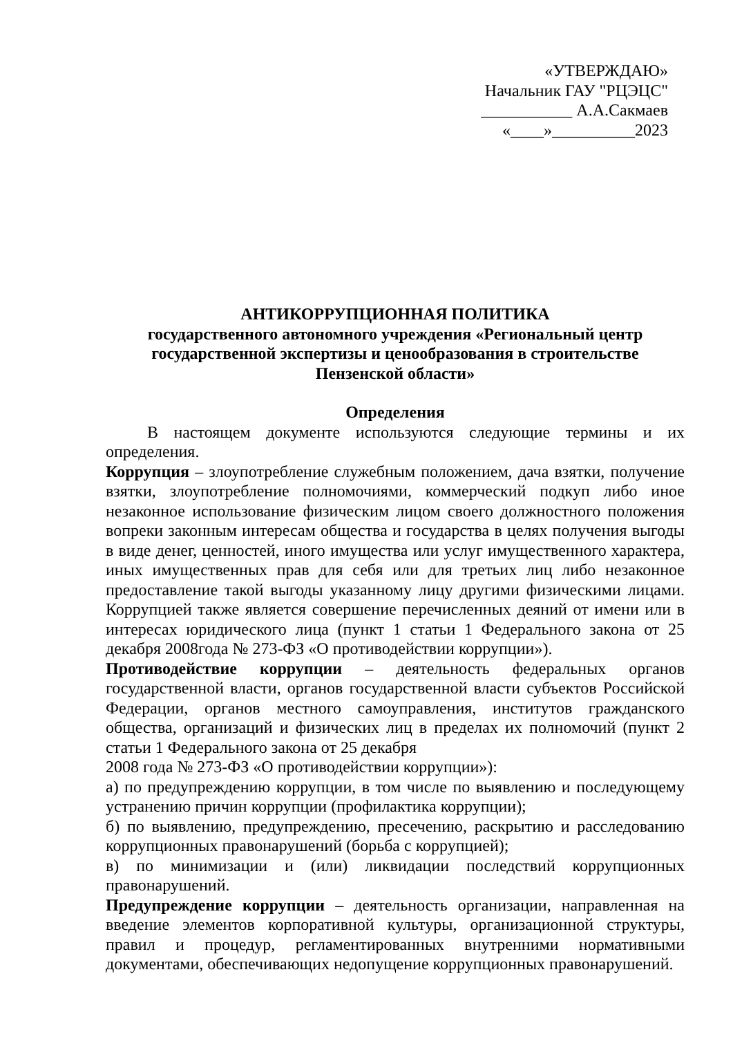«УТВЕРЖДАЮ»
Начальник ГАУ "РЦЭЦС"
___________ А.А.Сакмаев
«____»__________2023
АНТИКОРРУПЦИОННАЯ ПОЛИТИКА
государственного автономного учреждения «Региональный центр государственной экспертизы и ценообразования в строительстве Пензенской области»
Определения
В настоящем документе используются следующие термины и их определения.
Коррупция – злоупотребление служебным положением, дача взятки, получение взятки, злоупотребление полномочиями, коммерческий подкуп либо иное незаконное использование физическим лицом своего должностного положения вопреки законным интересам общества и государства в целях получения выгоды в виде денег, ценностей, иного имущества или услуг имущественного характера, иных имущественных прав для себя или для третьих лиц либо незаконное предоставление такой выгоды указанному лицу другими физическими лицами. Коррупцией также является совершение перечисленных деяний от имени или в интересах юридического лица (пункт 1 статьи 1 Федерального закона от 25 декабря 2008года № 273-ФЗ «О противодействии коррупции»).
Противодействие коррупции – деятельность федеральных органов государственной власти, органов государственной власти субъектов Российской Федерации, органов местного самоуправления, институтов гражданского общества, организаций и физических лиц в пределах их полномочий (пункт 2 статьи 1 Федерального закона от 25 декабря
2008 года № 273-ФЗ «О противодействии коррупции»):
а) по предупреждению коррупции, в том числе по выявлению и последующему устранению причин коррупции (профилактика коррупции);
б) по выявлению, предупреждению, пресечению, раскрытию и расследованию коррупционных правонарушений (борьба с коррупцией);
в) по минимизации и (или) ликвидации последствий коррупционных правонарушений.
Предупреждение коррупции – деятельность организации, направленная на введение элементов корпоративной культуры, организационной структуры, правил и процедур, регламентированных внутренними нормативными документами, обеспечивающих недопущение коррупционных правонарушений.